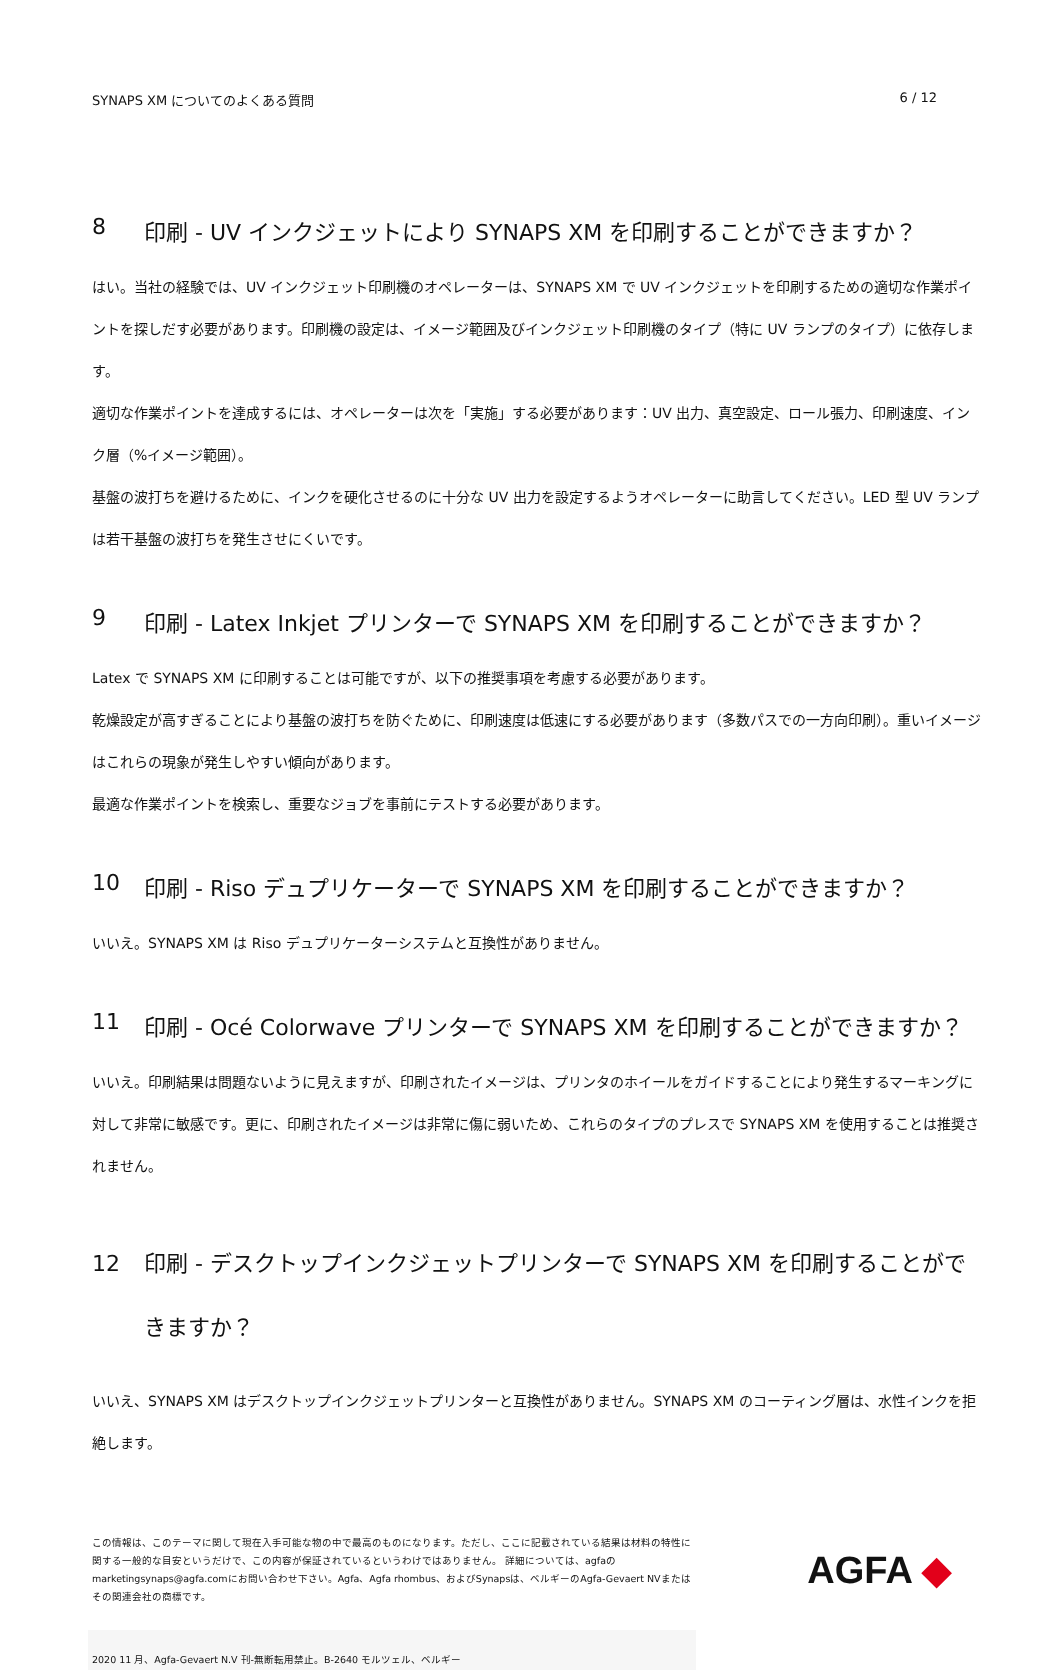SYNAPS XM についてのよくある質問 6 / 12
8 印刷 - UV インクジェットにより SYNAPS XM を印刷することができますか？
はい。当社の経験では、UV インクジェット印刷機のオペレーターは、SYNAPS XM で UV インクジェットを印刷するための適切な作業ポイントを探しだす必要があります。印刷機の設定は、イメージ範囲及びインクジェット印刷機のタイプ（特に UV ランプのタイプ）に依存します。
適切な作業ポイントを達成するには、オペレーターは次を「実施」する必要があります：UV 出力、真空設定、ロール張力、印刷速度、インク層（%イメージ範囲）。
基盤の波打ちを避けるために、インクを硬化させるのに十分な UV 出力を設定するようオペレーターに助言してください。LED 型 UV ランプは若干基盤の波打ちを発生させにくいです。
9 印刷 - Latex Inkjet プリンターで SYNAPS XM を印刷することができますか？
Latex で SYNAPS XM に印刷することは可能ですが、以下の推奨事項を考慮する必要があります。
乾燥設定が高すぎることにより基盤の波打ちを防ぐために、印刷速度は低速にする必要があります（多数パスでの一方向印刷）。重いイメージはこれらの現象が発生しやすい傾向があります。
最適な作業ポイントを検索し、重要なジョブを事前にテストする必要があります。
10 印刷 - Riso デュプリケーターで SYNAPS XM を印刷することができますか？
いいえ。SYNAPS XM は Riso デュプリケーターシステムと互換性がありません。
11 印刷 - Océ Colorwave プリンターで SYNAPS XM を印刷することができますか？
いいえ。印刷結果は問題ないように見えますが、印刷されたイメージは、プリンタのホイールをガイドすることにより発生するマーキングに対して非常に敏感です。更に、印刷されたイメージは非常に傷に弱いため、これらのタイプのプレスで SYNAPS XM を使用することは推奨されません。
12 印刷 - デスクトップインクジェットプリンターで SYNAPS XM を印刷することができますか？
いいえ、SYNAPS XM はデスクトップインクジェットプリンターと互換性がありません。SYNAPS XM のコーティング層は、水性インクを拒絶します。
この情報は、このテーマに関して現在入手可能な物の中で最高のものになります。ただし、ここに記載されている結果は材料の特性に関する一般的な目安というだけで、この内容が保証されているというわけではありません。 詳細については、agfaのmarketingsynaps@agfa.comにお問い合わせ下さい。Agfa、Agfa rhombus、およびSynapsは、ベルギーのAgfa-Gevaert NVまたはその関連会社の商標です。
AGFA ◆
2020 11 月、Agfa-Gevaert N.V 刊-無断転用禁止。B-2640 モルツェル、ベルギー